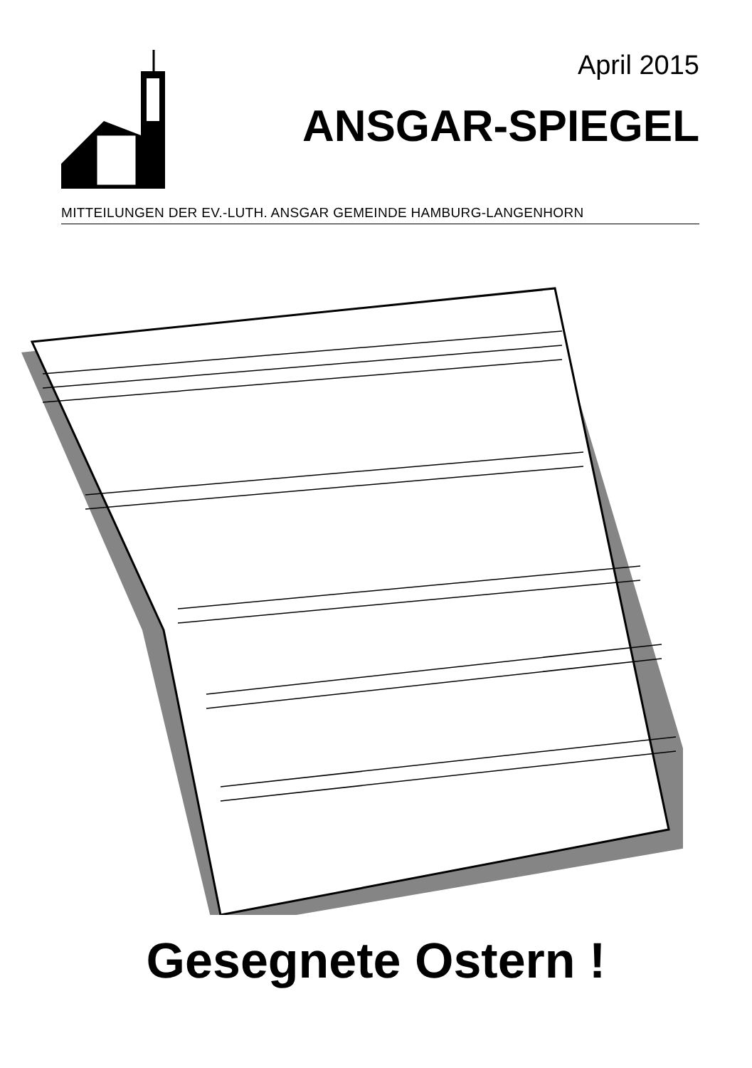April 2015
ANSGAR-SPIEGEL
MITTEILUNGEN DER EV.-LUTH. ANSGAR GEMEINDE HAMBURG-LANGENHORN
Gesegnete Ostern !